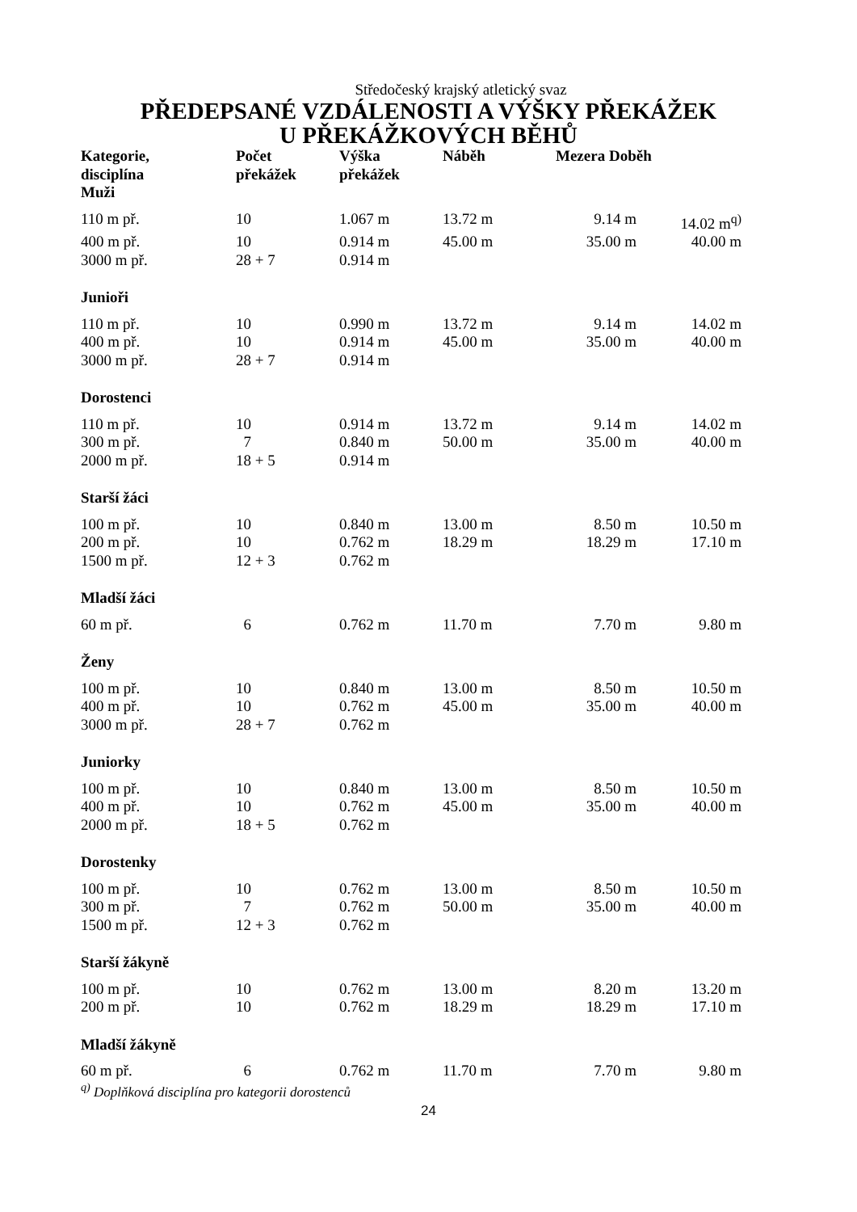Středočeský krajský atletický svaz
PŘEDEPSANÉ VZDÁLENOSTI A VÝŠKY PŘEKÁŽEK
U PŘEKÁŽKOVÝCH BĚHŮ
| Kategorie, disciplína Muži | Počet překážek | Výška překážek | Náběh | Mezera Doběh | |
| --- | --- | --- | --- | --- | --- |
| 110 m př. | 10 | 1.067 m | 13.72 m | 9.14 m | 14.02 m<sup>q)</sup> |
| 400 m př. | 10 | 0.914 m | 45.00 m | 35.00 m | 40.00 m |
| 3000 m př. | 28 + 7 | 0.914 m | | | |
| Junioři | | | | | |
| 110 m př. | 10 | 0.990 m | 13.72 m | 9.14 m | 14.02 m |
| 400 m př. | 10 | 0.914 m | 45.00 m | 35.00 m | 40.00 m |
| 3000 m př. | 28 + 7 | 0.914 m | | | |
| Dorostenci | | | | | |
| 110 m př. | 10 | 0.914 m | 13.72 m | 9.14 m | 14.02 m |
| 300 m př. | 7 | 0.840 m | 50.00 m | 35.00 m | 40.00 m |
| 2000 m př. | 18 + 5 | 0.914 m | | | |
| Starší žáci | | | | | |
| 100 m př. | 10 | 0.840 m | 13.00 m | 8.50 m | 10.50 m |
| 200 m př. | 10 | 0.762 m | 18.29 m | 18.29 m | 17.10 m |
| 1500 m př. | 12 + 3 | 0.762 m | | | |
| Mladší žáci | | | | | |
| 60 m př. | 6 | 0.762 m | 11.70 m | 7.70 m | 9.80 m |
| Ženy | | | | | |
| 100 m př. | 10 | 0.840 m | 13.00 m | 8.50 m | 10.50 m |
| 400 m př. | 10 | 0.762 m | 45.00 m | 35.00 m | 40.00 m |
| 3000 m př. | 28 + 7 | 0.762 m | | | |
| Juniorky | | | | | |
| 100 m př. | 10 | 0.840 m | 13.00 m | 8.50 m | 10.50 m |
| 400 m př. | 10 | 0.762 m | 45.00 m | 35.00 m | 40.00 m |
| 2000 m př. | 18 + 5 | 0.762 m | | | |
| Dorostenky | | | | | |
| 100 m př. | 10 | 0.762 m | 13.00 m | 8.50 m | 10.50 m |
| 300 m př. | 7 | 0.762 m | 50.00 m | 35.00 m | 40.00 m |
| 1500 m př. | 12 + 3 | 0.762 m | | | |
| Starší žákyně | | | | | |
| 100 m př. | 10 | 0.762 m | 13.00 m | 8.20 m | 13.20 m |
| 200 m př. | 10 | 0.762 m | 18.29 m | 18.29 m | 17.10 m |
| Mladší žákyně | | | | | |
| 60 m př. | 6 | 0.762 m | 11.70 m | 7.70 m | 9.80 m |
<sup>q)</sup> Doplňková disciplína pro kategorii dorostenců
24